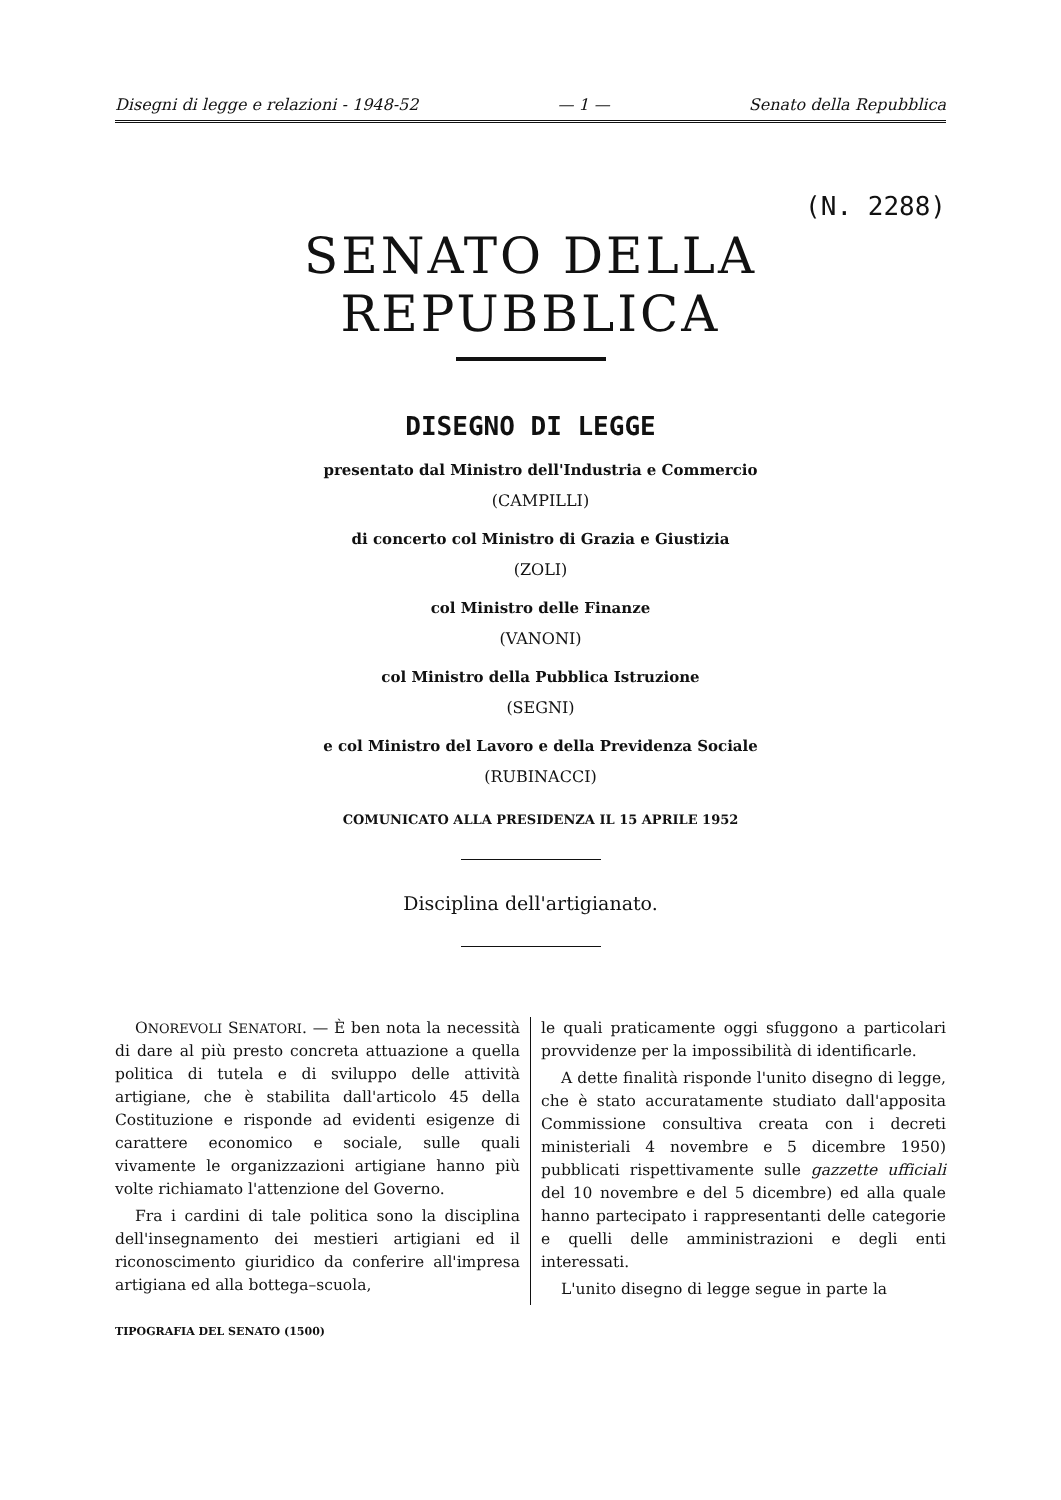Disegni di legge e relazioni - 1948-52 — 1 — Senato della Repubblica
(N. 2288)
SENATO DELLA REPUBBLICA
DISEGNO DI LEGGE
presentato dal Ministro dell'Industria e Commercio
(CAMPILLI)
di concerto col Ministro di Grazia e Giustizia
(ZOLI)
col Ministro delle Finanze
(VANONI)
col Ministro della Pubblica Istruzione
(SEGNI)
e col Ministro del Lavoro e della Previdenza Sociale
(RUBINACCI)
COMUNICATO ALLA PRESIDENZA IL 15 APRILE 1952
Disciplina dell'artigianato.
ONOREVOLI SENATORI. — È ben nota la necessità di dare al più presto concreta attuazione a quella politica di tutela e di sviluppo delle attività artigiane, che è stabilita dall'articolo 45 della Costituzione e risponde ad evidenti esigenze di carattere economico e sociale, sulle quali vivamente le organizzazioni artigiane hanno più volte richiamato l'attenzione del Governo.
Fra i cardini di tale politica sono la disciplina dell'insegnamento dei mestieri artigiani ed il riconoscimento giuridico da conferire all'impresa artigiana ed alla bottega–scuola,
le quali praticamente oggi sfuggono a particolari provvidenze per la impossibilità di identificarle.
A dette finalità risponde l'unito disegno di legge, che è stato accuratamente studiato dall'apposita Commissione consultiva creata con i decreti ministeriali 4 novembre e 5 dicembre 1950) pubblicati rispettivamente sulle gazzette ufficiali del 10 novembre e del 5 dicembre) ed alla quale hanno partecipato i rappresentanti delle categorie e quelli delle amministrazioni e degli enti interessati.
L'unito disegno di legge segue in parte la
TIPOGRAFIA DEL SENATO (1500)